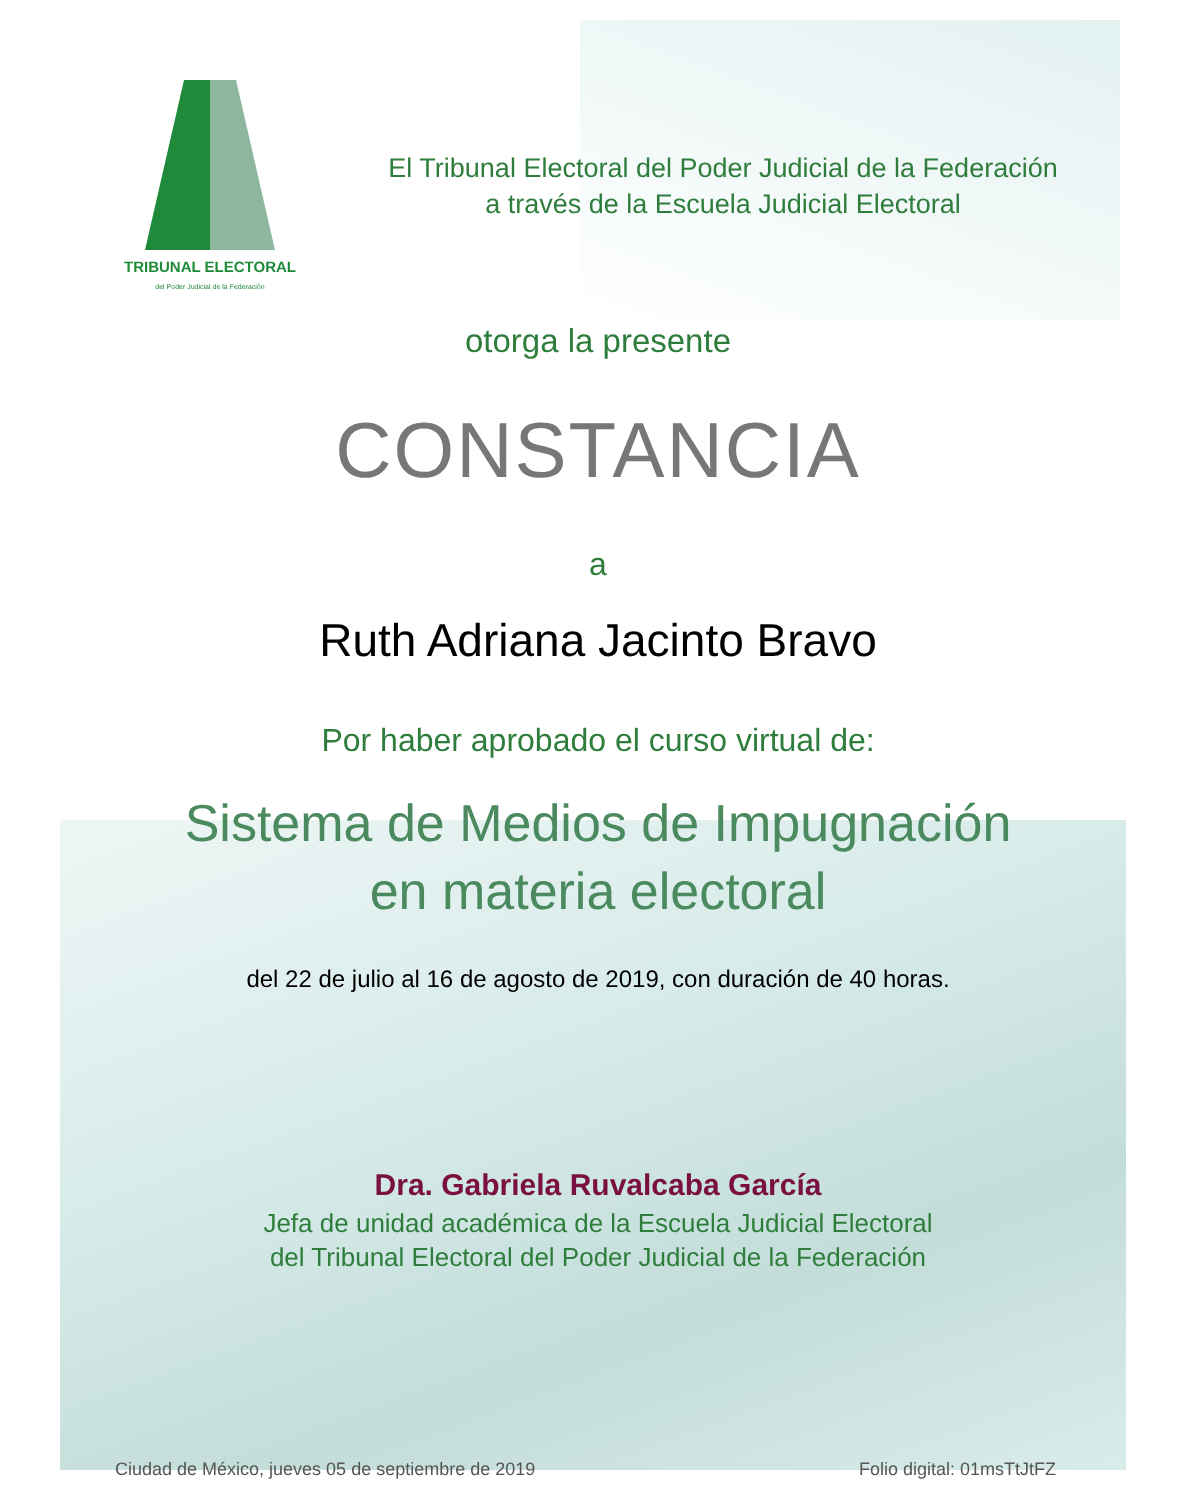TRIBUNAL ELECTORAL
del Poder Judicial de la Federación
El Tribunal Electoral del Poder Judicial de la Federación
a través de la Escuela Judicial Electoral
otorga la presente
CONSTANCIA
a
Ruth Adriana Jacinto Bravo
Por haber aprobado el curso virtual de:
Sistema de Medios de Impugnación
en materia electoral
del 22 de julio al 16 de agosto de 2019, con duración de 40 horas.
Dra. Gabriela Ruvalcaba García
Jefa de unidad académica de la Escuela Judicial Electoral
del Tribunal Electoral del Poder Judicial de la Federación
Ciudad de México, jueves 05 de septiembre de 2019 Folio digital: 01msTtJtFZ